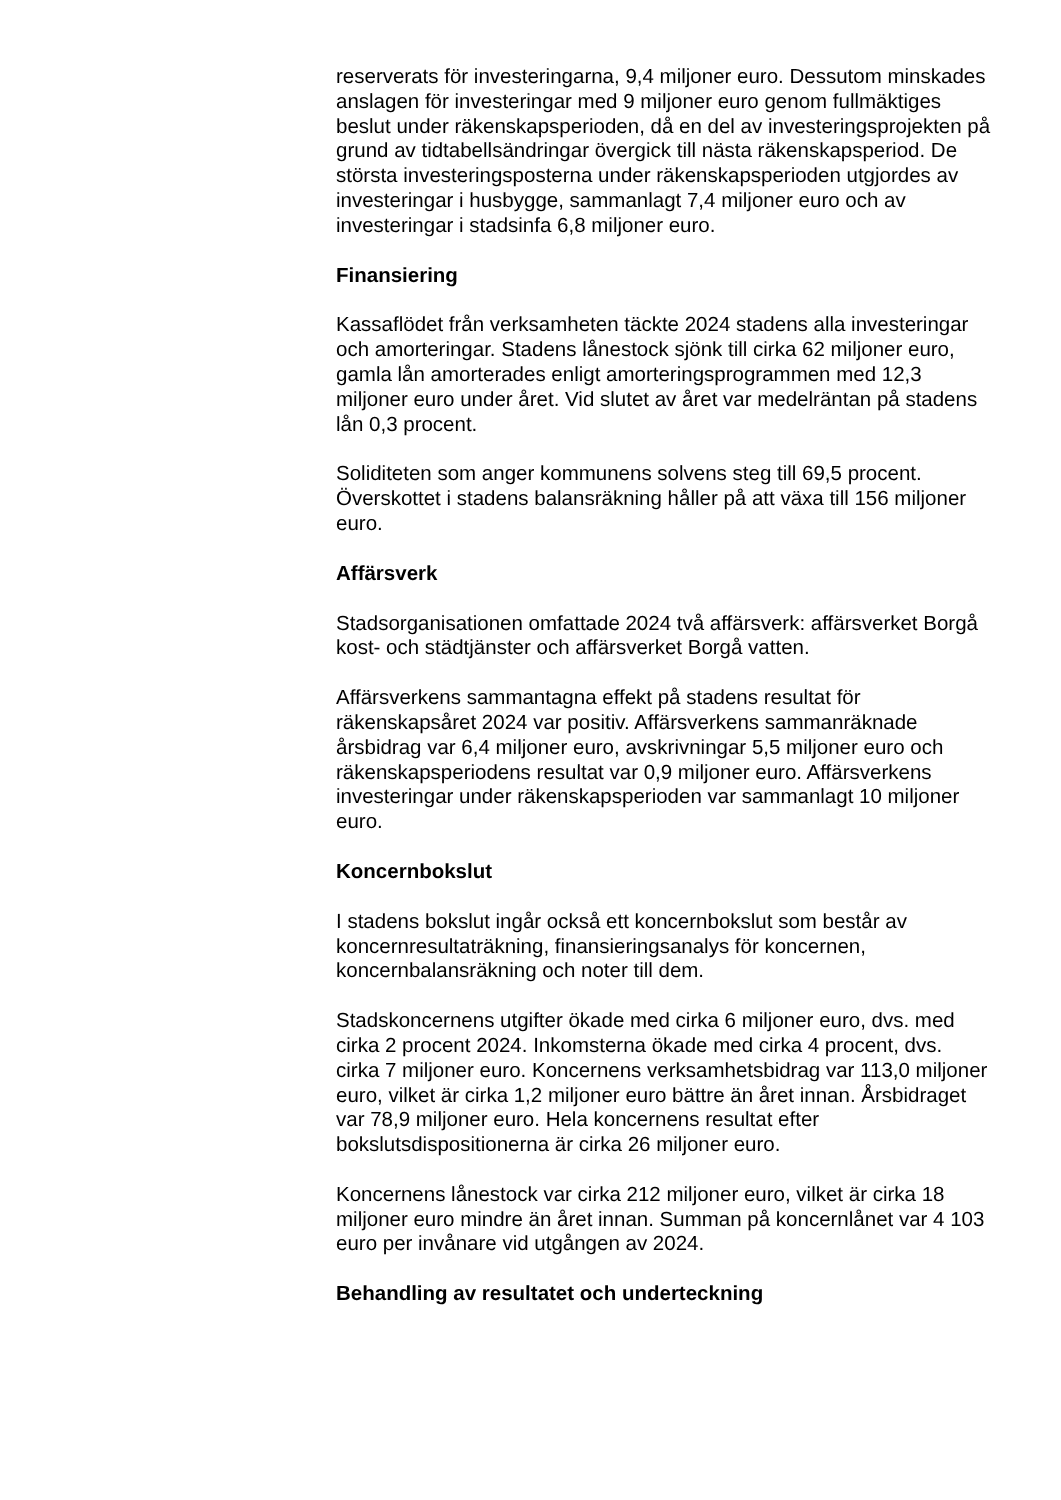reserverats för investeringarna, 9,4 miljoner euro. Dessutom minskades anslagen för investeringar med 9 miljoner euro genom fullmäktiges beslut under räkenskapsperioden, då en del av investeringsprojekten på grund av tidtabellsändringar övergick till nästa räkenskapsperiod. De största investeringsposterna under räkenskapsperioden utgjordes av investeringar i husbygge, sammanlagt 7,4 miljoner euro och av investeringar i stadsinfa 6,8 miljoner euro.
Finansiering
Kassaflödet från verksamheten täckte 2024 stadens alla investeringar och amorteringar. Stadens lånestock sjönk till cirka 62 miljoner euro, gamla lån amorterades enligt amorteringsprogrammen med 12,3 miljoner euro under året. Vid slutet av året var medelräntan på stadens lån 0,3 procent.
Soliditeten som anger kommunens solvens steg till 69,5 procent. Överskottet i stadens balansräkning håller på att växa till 156 miljoner euro.
Affärsverk
Stadsorganisationen omfattade 2024 två affärsverk: affärsverket Borgå kost- och städtjänster och affärsverket Borgå vatten.
Affärsverkens sammantagna effekt på stadens resultat för räkenskapsåret 2024 var positiv. Affärsverkens sammanräknade årsbidrag var 6,4 miljoner euro, avskrivningar 5,5 miljoner euro och räkenskapsperiodens resultat var 0,9 miljoner euro. Affärsverkens investeringar under räkenskapsperioden var sammanlagt 10 miljoner euro.
Koncernbokslut
I stadens bokslut ingår också ett koncernbokslut som består av koncernresultaträkning, finansieringsanalys för koncernen, koncernbalansräkning och noter till dem.
Stadskoncernens utgifter ökade med cirka 6 miljoner euro, dvs. med cirka 2 procent 2024. Inkomsterna ökade med cirka 4 procent, dvs. cirka 7 miljoner euro. Koncernens verksamhetsbidrag var 113,0 miljoner euro, vilket är cirka 1,2 miljoner euro bättre än året innan. Årsbidraget var 78,9 miljoner euro. Hela koncernens resultat efter bokslutsdispositionerna är cirka 26 miljoner euro.
Koncernens lånestock var cirka 212 miljoner euro, vilket är cirka 18 miljoner euro mindre än året innan. Summan på koncernlånet var 4 103 euro per invånare vid utgången av 2024.
Behandling av resultatet och underteckning